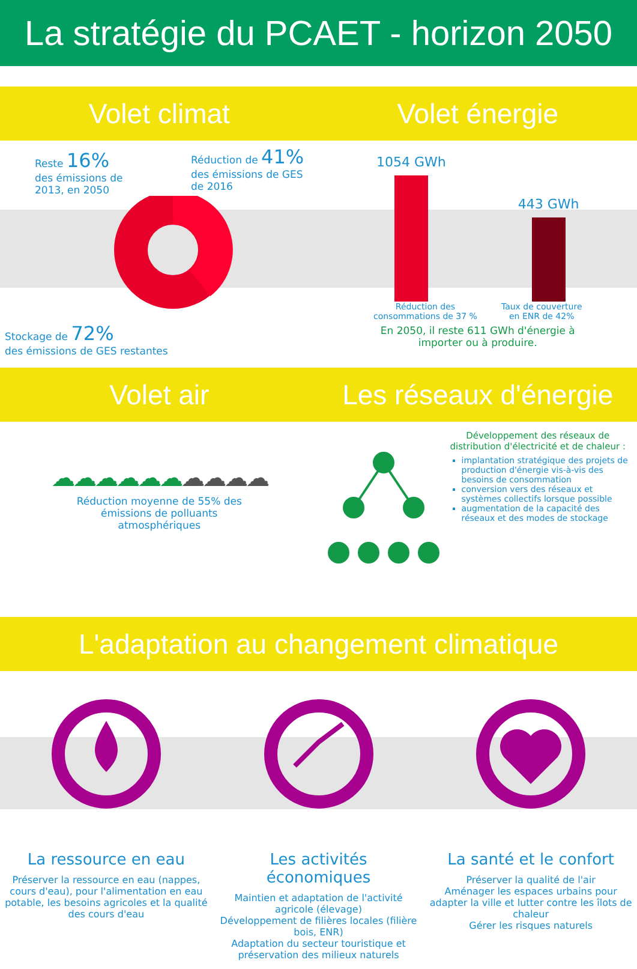La stratégie du PCAET - horizon 2050
Volet climat Volet énergie
Reste 16%
des émissions de
2013, en 2050
Réduction de 41%
des émissions de GES
de 2016
Stockage de 72%
des émissions de GES restantes
1054 GWh
443 GWh
Réduction des
consommations de 37 %
Taux de couverture
en ENR de 42%
En 2050, il reste 611 GWh d'énergie à
importer ou à produire.
Volet air Les réseaux d'énergie
☁☁☁☁☁☁☁☁☁☁
Réduction moyenne de 55% des
émissions de polluants
atmosphériques
Développement des réseaux de distribution d'électricité et de chaleur :
implantation stratégique des projets de production d'énergie vis-à-vis des besoins de consommation
conversion vers des réseaux et systèmes collectifs lorsque possible
augmentation de la capacité des réseaux et des modes de stockage
L'adaptation au changement climatique
La ressource en eau
Préserver la ressource en eau (nappes, cours d'eau), pour l'alimentation en eau potable, les besoins agricoles et la qualité des cours d'eau
Les activités économiques
Maintien et adaptation de l'activité agricole (élevage)
Développement de filières locales (filière bois, ENR)
Adaptation du secteur touristique et préservation des milieux naturels
La santé et le confort
Préserver la qualité de l'air
Aménager les espaces urbains pour adapter la ville et lutter contre les îlots de chaleur
Gérer les risques naturels